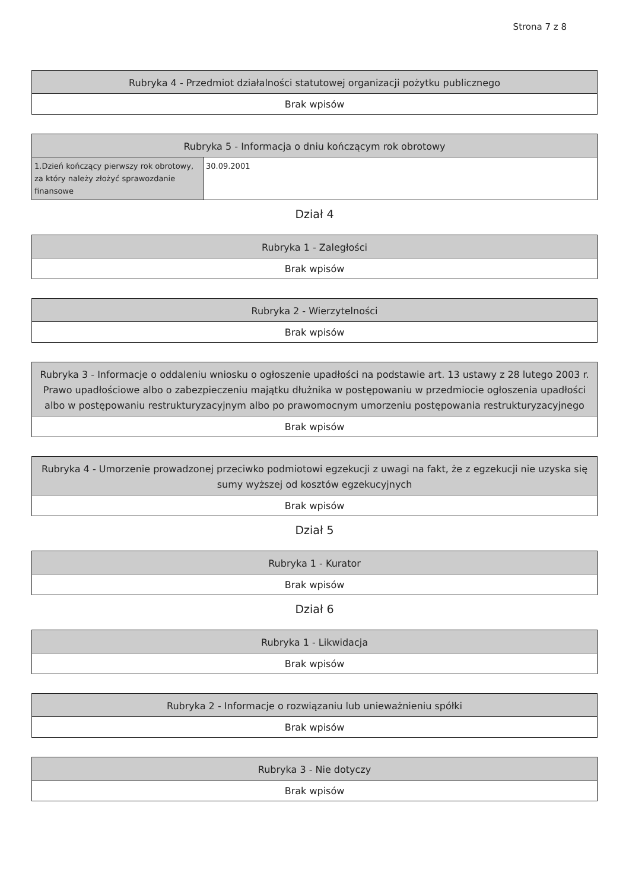Strona 7 z 8
| Rubryka 4 - Przedmiot działalności statutowej organizacji pożytku publicznego |
| --- |
| Brak wpisów |
| Rubryka 5 - Informacja o dniu kończącym rok obrotowy | |
| --- | --- |
| 1.Dzień kończący pierwszy rok obrotowy, za który należy złożyć sprawozdanie finansowe | 30.09.2001 |
Dział 4
| Rubryka 1 - Zaległości |
| --- |
| Brak wpisów |
| Rubryka 2 - Wierzytelności |
| --- |
| Brak wpisów |
| Rubryka 3 - Informacje o oddaleniu wniosku o ogłoszenie upadłości na podstawie art. 13 ustawy z 28 lutego 2003 r. Prawo upadłościowe albo o zabezpieczeniu majątku dłużnika w postępowaniu w przedmiocie ogłoszenia upadłości albo w postępowaniu restrukturyzacyjnym albo po prawomocnym umorzeniu postępowania restrukturyzacyjnego |
| --- |
| Brak wpisów |
| Rubryka 4 - Umorzenie prowadzonej przeciwko podmiotowi egzekucji z uwagi na fakt, że z egzekucji nie uzyska się sumy wyższej od kosztów egzekucyjnych |
| --- |
| Brak wpisów |
Dział 5
| Rubryka 1 - Kurator |
| --- |
| Brak wpisów |
Dział 6
| Rubryka 1 - Likwidacja |
| --- |
| Brak wpisów |
| Rubryka 2 - Informacje o rozwiązaniu lub unieważnieniu spółki |
| --- |
| Brak wpisów |
| Rubryka 3 - Nie dotyczy |
| --- |
| Brak wpisów |